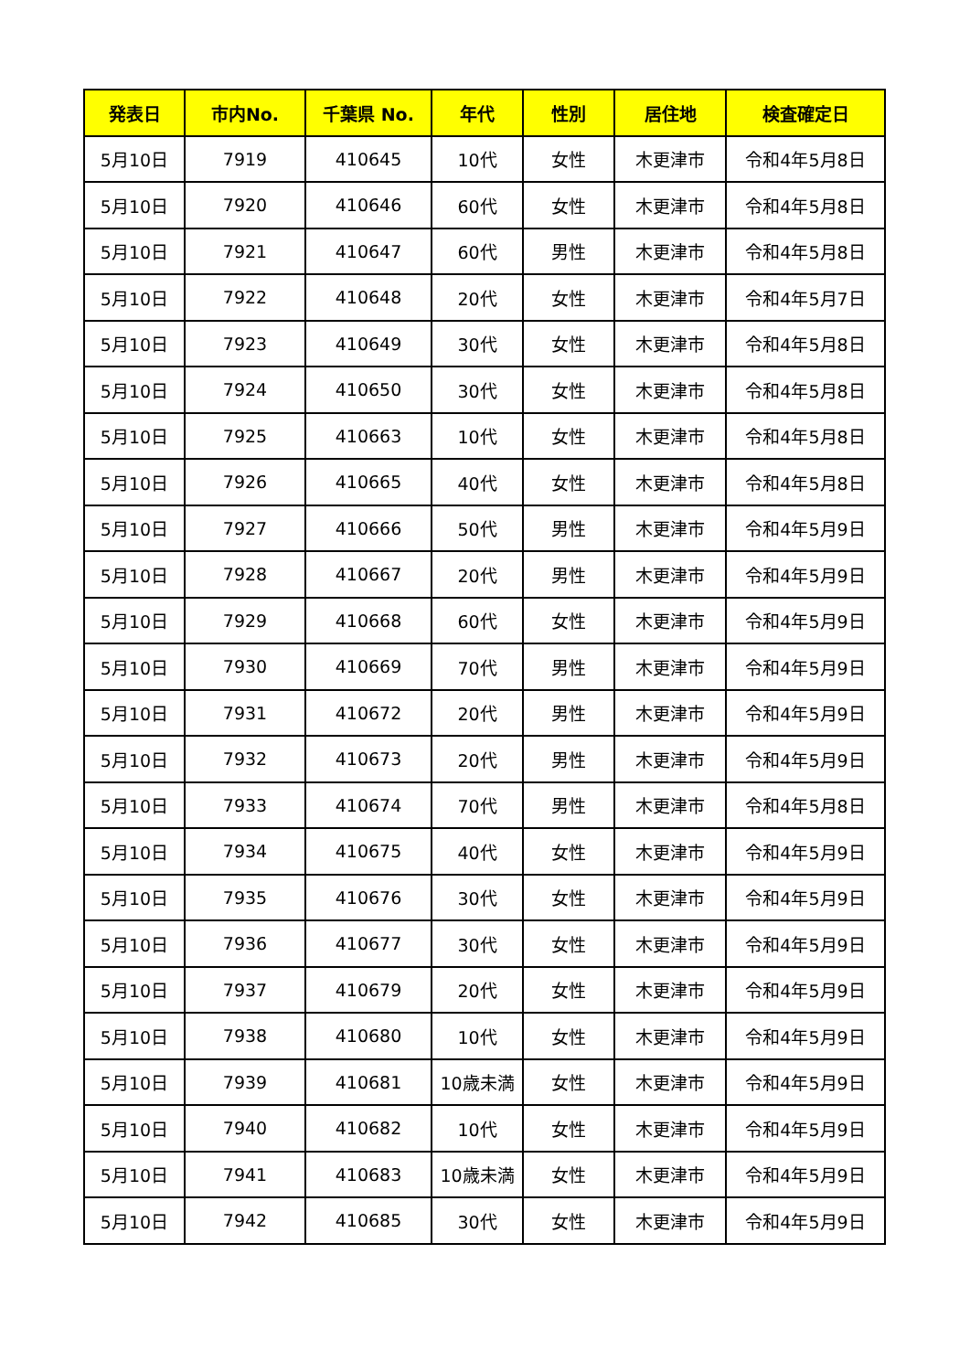| 発表日 | 市内No. | 千葉県 No. | 年代 | 性別 | 居住地 | 検査確定日 |
| --- | --- | --- | --- | --- | --- | --- |
| 5月10日 | 7919 | 410645 | 10代 | 女性 | 木更津市 | 令和4年5月8日 |
| 5月10日 | 7920 | 410646 | 60代 | 女性 | 木更津市 | 令和4年5月8日 |
| 5月10日 | 7921 | 410647 | 60代 | 男性 | 木更津市 | 令和4年5月8日 |
| 5月10日 | 7922 | 410648 | 20代 | 女性 | 木更津市 | 令和4年5月7日 |
| 5月10日 | 7923 | 410649 | 30代 | 女性 | 木更津市 | 令和4年5月8日 |
| 5月10日 | 7924 | 410650 | 30代 | 女性 | 木更津市 | 令和4年5月8日 |
| 5月10日 | 7925 | 410663 | 10代 | 女性 | 木更津市 | 令和4年5月8日 |
| 5月10日 | 7926 | 410665 | 40代 | 女性 | 木更津市 | 令和4年5月8日 |
| 5月10日 | 7927 | 410666 | 50代 | 男性 | 木更津市 | 令和4年5月9日 |
| 5月10日 | 7928 | 410667 | 20代 | 男性 | 木更津市 | 令和4年5月9日 |
| 5月10日 | 7929 | 410668 | 60代 | 女性 | 木更津市 | 令和4年5月9日 |
| 5月10日 | 7930 | 410669 | 70代 | 男性 | 木更津市 | 令和4年5月9日 |
| 5月10日 | 7931 | 410672 | 20代 | 男性 | 木更津市 | 令和4年5月9日 |
| 5月10日 | 7932 | 410673 | 20代 | 男性 | 木更津市 | 令和4年5月9日 |
| 5月10日 | 7933 | 410674 | 70代 | 男性 | 木更津市 | 令和4年5月8日 |
| 5月10日 | 7934 | 410675 | 40代 | 女性 | 木更津市 | 令和4年5月9日 |
| 5月10日 | 7935 | 410676 | 30代 | 女性 | 木更津市 | 令和4年5月9日 |
| 5月10日 | 7936 | 410677 | 30代 | 女性 | 木更津市 | 令和4年5月9日 |
| 5月10日 | 7937 | 410679 | 20代 | 女性 | 木更津市 | 令和4年5月9日 |
| 5月10日 | 7938 | 410680 | 10代 | 女性 | 木更津市 | 令和4年5月9日 |
| 5月10日 | 7939 | 410681 | 10歳未満 | 女性 | 木更津市 | 令和4年5月9日 |
| 5月10日 | 7940 | 410682 | 10代 | 女性 | 木更津市 | 令和4年5月9日 |
| 5月10日 | 7941 | 410683 | 10歳未満 | 女性 | 木更津市 | 令和4年5月9日 |
| 5月10日 | 7942 | 410685 | 30代 | 女性 | 木更津市 | 令和4年5月9日 |